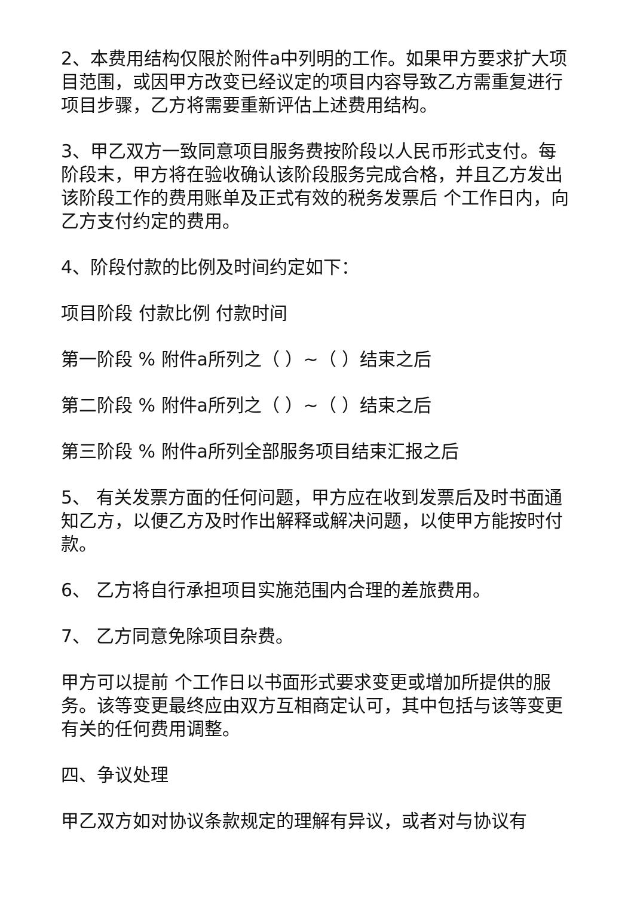2、本费用结构仅限於附件a中列明的工作。如果甲方要求扩大项目范围，或因甲方改变已经议定的项目内容导致乙方需重复进行项目步骤，乙方将需要重新评估上述费用结构。
3、甲乙双方一致同意项目服务费按阶段以人民币形式支付。每阶段末，甲方将在验收确认该阶段服务完成合格，并且乙方发出该阶段工作的费用账单及正式有效的税务发票后 个工作日内，向乙方支付约定的费用。
4、阶段付款的比例及时间约定如下：
项目阶段 付款比例 付款时间
第一阶段 % 附件a所列之（ ）~（ ）结束之后
第二阶段 % 附件a所列之（ ）~（ ）结束之后
第三阶段 % 附件a所列全部服务项目结束汇报之后
5、 有关发票方面的任何问题，甲方应在收到发票后及时书面通知乙方，以便乙方及时作出解释或解决问题，以使甲方能按时付款。
6、 乙方将自行承担项目实施范围内合理的差旅费用。
7、 乙方同意免除项目杂费。
甲方可以提前 个工作日以书面形式要求变更或增加所提供的服务。该等变更最终应由双方互相商定认可，其中包括与该等变更有关的任何费用调整。
四、争议处理
甲乙双方如对协议条款规定的理解有异议，或者对与协议有